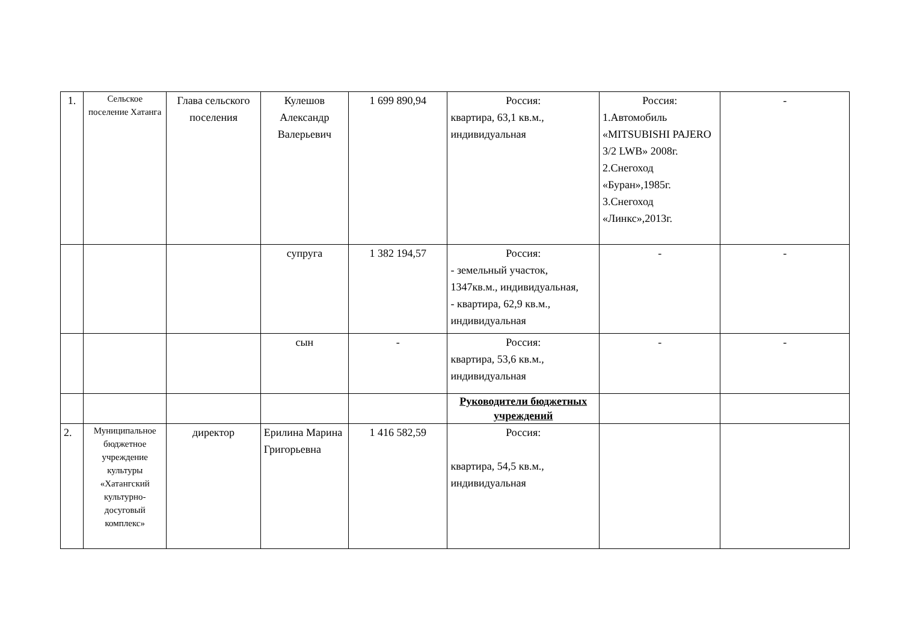| 1. | Сельское поселение Хатанга | Глава сельского поселения | Кулешов Александр Валерьевич | 1 699 890,94 | Россия: квартира, 63,1 кв.м., индивидуальная | Россия: 1.Автомобиль «MITSUBISHI PAJERO 3/2 LWB» 2008г. 2.Снегоход «Буран»,1985г. 3.Снегоход «Линкс»,2013г. | - |
| | | | супруга | 1 382 194,57 | Россия: - земельный участок, 1347кв.м., индивидуальная, - квартира, 62,9 кв.м., индивидуальная | - | - |
| | | | сын | - | Россия: квартира, 53,6 кв.м., индивидуальная | - | - |
| | | | | | Руководители бюджетных учреждений | | |
| 2. | Муниципальное бюджетное учреждение культуры «Хатангский культурно-досуговый комплекс» | директор | Ерилина Марина Григорьевна | 1 416 582,59 | Россия: квартира, 54,5 кв.м., индивидуальная | | |